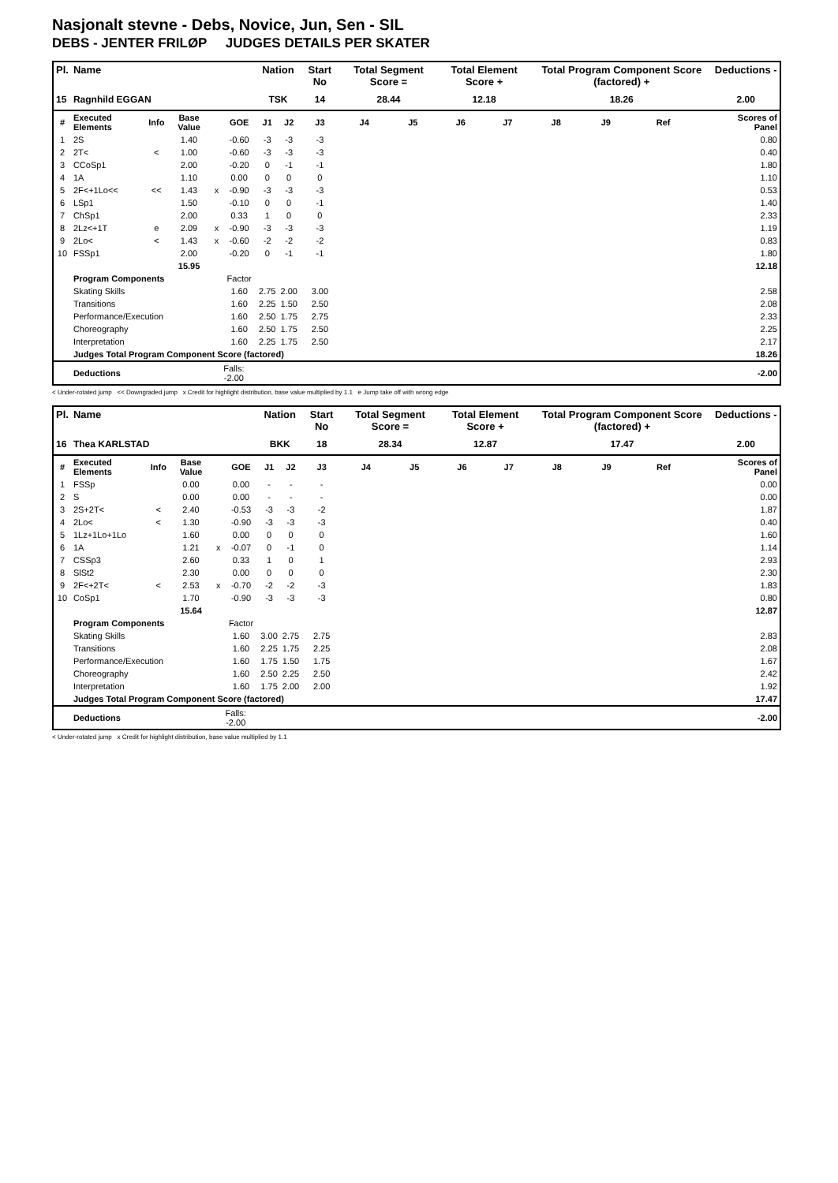Nasjonalt stevne - Debs, Novice, Jun, Sen - SIL
DEBS - JENTER FRILØP JUDGES DETAILS PER SKATER
| Pl. | Name | | | | | Nation | | Start No | Total Segment Score = | | Total Element Score + | | Total Program Component Score (factored) + | | | | Deductions - |
| --- | --- | --- | --- | --- | --- | --- | --- | --- | --- | --- | --- | --- | --- | --- | --- | --- | --- |
| 15 | Ragnhild EGGAN | | | | | TSK | | 14 | 28.44 | | 12.18 | | 18.26 | | | | 2.00 |
| # | Executed Elements | Info | Base Value | | GOE | J1 | J2 | J3 | J4 | J5 | J6 | J7 | J8 | J9 | Ref | | Scores of Panel |
| 1 | 2S | | 1.40 | | -0.60 | -3 | -3 | -3 | | | | | | | | | 0.80 |
| 2 | 2T< | < | 1.00 | | -0.60 | -3 | -3 | -3 | | | | | | | | | 0.40 |
| 3 | CCoSp1 | | 2.00 | | -0.20 | 0 | -1 | -1 | | | | | | | | | 1.80 |
| 4 | 1A | | 1.10 | | 0.00 | 0 | 0 | 0 | | | | | | | | | 1.10 |
| 5 | 2F<+1Lo<< | << | 1.43 | x | -0.90 | -3 | -3 | -3 | | | | | | | | | 0.53 |
| 6 | LSp1 | | 1.50 | | -0.10 | 0 | 0 | -1 | | | | | | | | | 1.40 |
| 7 | ChSp1 | | 2.00 | | 0.33 | 1 | 0 | 0 | | | | | | | | | 2.33 |
| 8 | 2Lz<+1T | e | 2.09 | x | -0.90 | -3 | -3 | -3 | | | | | | | | | 1.19 |
| 9 | 2Lo< | < | 1.43 | x | -0.60 | -2 | -2 | -2 | | | | | | | | | 0.83 |
| 10 | FSSp1 | | 2.00 | | -0.20 | 0 | -1 | -1 | | | | | | | | | 1.80 |
| | | | 15.95 | | | | | | | | | | | | | | 12.18 |
| | Program Components | | | | Factor | | | | | | | | | | | | |
| | Skating Skills | | | | 1.60 | 2.75 | 2.00 | 3.00 | | | | | | | | | 2.58 |
| | Transitions | | | | 1.60 | 2.25 | 1.50 | 2.50 | | | | | | | | | 2.08 |
| | Performance/Execution | | | | 1.60 | 2.50 | 1.75 | 2.75 | | | | | | | | | 2.33 |
| | Choreography | | | | 1.60 | 2.50 | 1.75 | 2.50 | | | | | | | | | 2.25 |
| | Interpretation | | | | 1.60 | 2.25 | 1.75 | 2.50 | | | | | | | | | 2.17 |
| | Judges Total Program Component Score (factored) | | | | | | | | | | | | | | | | 18.26 |
| | Deductions | | | Falls: -2.00 | | | | | | | | | | | | | -2.00 |
< Under-rotated jump << Downgraded jump x Credit for highlight distribution, base value multiplied by 1.1 e Jump take off with wrong edge
| Pl. | Name | | | | | Nation | | Start No | Total Segment Score = | | Total Element Score + | | Total Program Component Score (factored) + | | | | Deductions - |
| --- | --- | --- | --- | --- | --- | --- | --- | --- | --- | --- | --- | --- | --- | --- | --- | --- | --- |
| 16 | Thea KARLSTAD | | | | | BKK | | 18 | 28.34 | | 12.87 | | 17.47 | | | | 2.00 |
| # | Executed Elements | Info | Base Value | | GOE | J1 | J2 | J3 | J4 | J5 | J6 | J7 | J8 | J9 | Ref | | Scores of Panel |
| 1 | FSSp | | 0.00 | | 0.00 | - | - | - | | | | | | | | | 0.00 |
| 2 | S | | 0.00 | | 0.00 | - | - | - | | | | | | | | | 0.00 |
| 3 | 2S+2T< | < | 2.40 | | -0.53 | -3 | -3 | -2 | | | | | | | | | 1.87 |
| 4 | 2Lo< | < | 1.30 | | -0.90 | -3 | -3 | -3 | | | | | | | | | 0.40 |
| 5 | 1Lz+1Lo+1Lo | | 1.60 | | 0.00 | 0 | 0 | 0 | | | | | | | | | 1.60 |
| 6 | 1A | | 1.21 | x | -0.07 | 0 | -1 | 0 | | | | | | | | | 1.14 |
| 7 | CSSp3 | | 2.60 | | 0.33 | 1 | 0 | 1 | | | | | | | | | 2.93 |
| 8 | SlSt2 | | 2.30 | | 0.00 | 0 | 0 | 0 | | | | | | | | | 2.30 |
| 9 | 2F<+2T< | < | 2.53 | x | -0.70 | -2 | -2 | -3 | | | | | | | | | 1.83 |
| 10 | CoSp1 | | 1.70 | | -0.90 | -3 | -3 | -3 | | | | | | | | | 0.80 |
| | | | 15.64 | | | | | | | | | | | | | | 12.87 |
| | Program Components | | | | Factor | | | | | | | | | | | | |
| | Skating Skills | | | | 1.60 | 3.00 | 2.75 | 2.75 | | | | | | | | | 2.83 |
| | Transitions | | | | 1.60 | 2.25 | 1.75 | 2.25 | | | | | | | | | 2.08 |
| | Performance/Execution | | | | 1.60 | 1.75 | 1.50 | 1.75 | | | | | | | | | 1.67 |
| | Choreography | | | | 1.60 | 2.50 | 2.25 | 2.50 | | | | | | | | | 2.42 |
| | Interpretation | | | | 1.60 | 1.75 | 2.00 | 2.00 | | | | | | | | | 1.92 |
| | Judges Total Program Component Score (factored) | | | | | | | | | | | | | | | | 17.47 |
| | Deductions | | | Falls: -2.00 | | | | | | | | | | | | | -2.00 |
< Under-rotated jump x Credit for highlight distribution, base value multiplied by 1.1